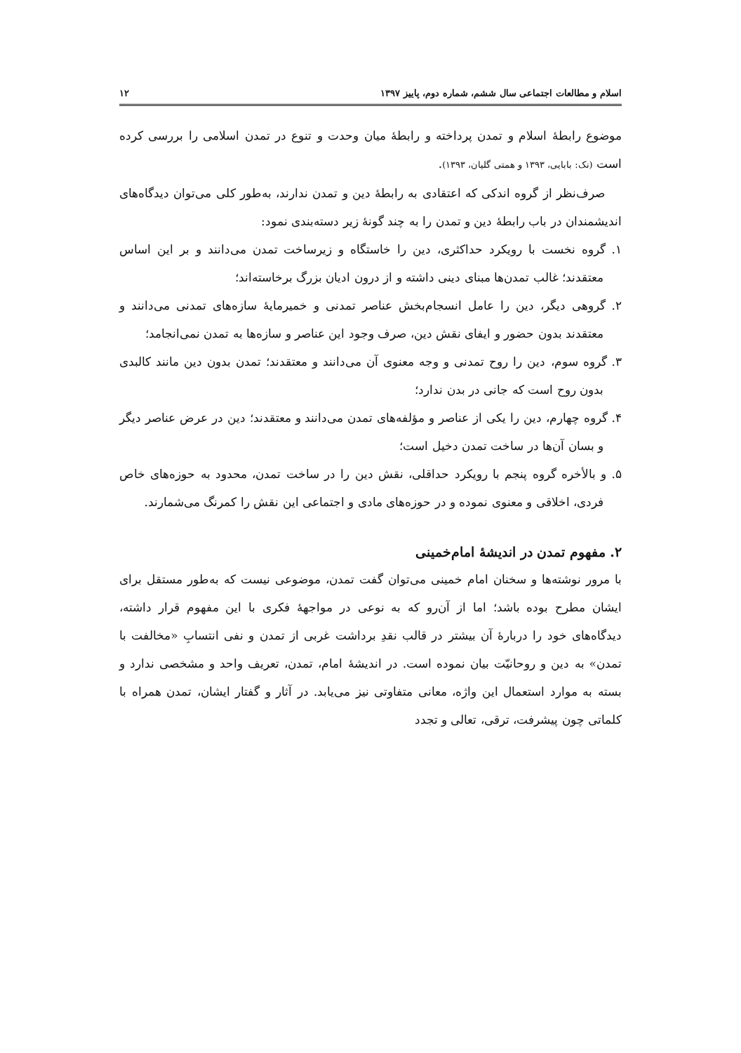اسلام و مطالعات اجتماعی سال ششم، شماره دوم، پاییز ۱۳۹۷ ۱۲
موضوع رابطهٔ اسلام و تمدن پرداخته و رابطهٔ میان وحدت و تنوع در تمدن اسلامی را بررسی کرده است (نک: بابایی، ۱۳۹۳ و همتی گلیان، ۱۳۹۳).
صرف‌نظر از گروه اندکی که اعتقادی به رابطهٔ دین و تمدن ندارند، به‌طور کلی می‌توان دیدگاه‌های اندیشمندان در باب رابطهٔ دین و تمدن را به چند گونهٔ زیر دسته‌بندی نمود:
۱. گروه نخست با رویکرد حداکثری، دین را خاستگاه و زیرساخت تمدن می‌دانند و بر این اساس معتقدند؛ غالب تمدن‌ها مبنای دینی داشته و از درون ادیان بزرگ برخاسته‌اند؛
۲. گروهی دیگر، دین را عامل انسجام‌بخش عناصر تمدنی و خمیرمایهٔ سازه‌های تمدنی می‌دانند و معتقدند بدون حضور و ایفای نقش دین، صرف وجود این عناصر و سازه‌ها به تمدن نمی‌انجامد؛
۳. گروه سوم، دین را روح تمدنی و وجه معنوی آن می‌دانند و معتقدند؛ تمدن بدون دین مانند کالبدی بدون روح است که جانی در بدن ندارد؛
۴. گروه چهارم، دین را یکی از عناصر و مؤلفه‌های تمدن می‌دانند و معتقدند؛ دین در عرض عناصر دیگر و بسان آن‌ها در ساخت تمدن دخیل است؛
۵. و بالأخره گروه پنجم با رویکرد حداقلی، نقش دین را در ساخت تمدن، محدود به حوزه‌های خاص فردی، اخلاقی و معنوی نموده و در حوزه‌های مادی و اجتماعی این نقش را کمرنگ می‌شمارند.
۲. مفهوم تمدن در اندیشهٔ امام‌خمینی
با مرور نوشته‌ها و سخنان امام خمینی می‌توان گفت تمدن، موضوعی نیست که به‌طور مستقل برای ایشان مطرح بوده باشد؛ اما از آن‌رو که به نوعی در مواجههٔ فکری با این مفهوم قرار داشته، دیدگاه‌های خود را دربارهٔ آن بیشتر در قالب نقدِ برداشت غربی از تمدن و نفی انتسابِ «مخالفت با تمدن» به دین و روحانیّت بیان نموده است. در اندیشهٔ امام، تمدن، تعریف واحد و مشخصی ندارد و بسته به موارد استعمال این واژه، معانی متفاوتی نیز می‌یابد. در آثار و گفتار ایشان، تمدن همراه با کلماتی چون پیشرفت، ترقی، تعالی و تجدد